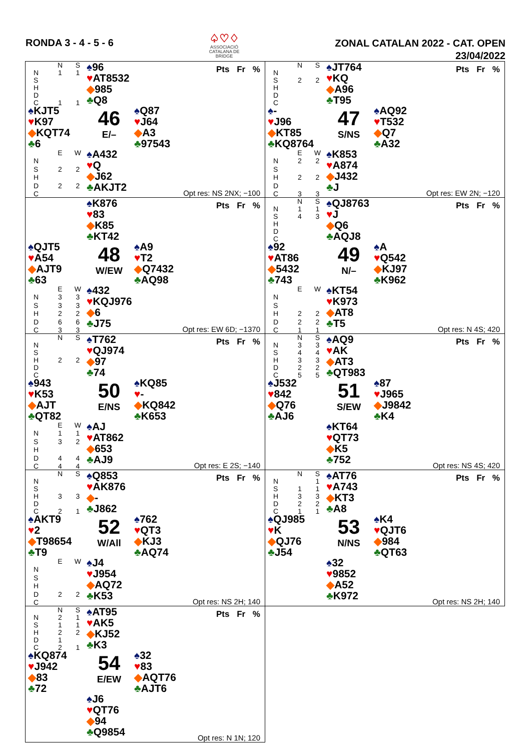RONDA 3 - 4 - 5 - 6
♤♡♢
ASSOCIACIÓ
CATALANA DE
BRIDGE
ZONAL CATALAN 2022 - CAT. OPEN
23/04/2022
| | N | S |
| --- | --- | --- |
| N | 1 | 1 |
| S | | |
| H | | |
| D | | |
| C | 1 | 1 |
♠96
♥AT8532
◆985
♣Q8
Pts Fr %
♠KJT5
♥K97
◆KQT74
♣6
46
E/–
♠Q87
♥J64
◆A3
♣97543
| | E | W |
| --- | --- | --- |
| N | | |
| S | 2 | 2 |
| H | | |
| D | 2 | 2 |
| C | | |
♠A432
♥Q
◆J62
♣AKJT2
Opt res: NS 2NX; −100
| | N | S |
| --- | --- | --- |
| N | | |
| S | 2 | 2 |
| H | | |
| D | | |
| C | | |
♠JT764
♥KQ
◆A96
♣T95
Pts Fr %
♠-
♥J96
◆KT85
♣KQ8764
47
S/NS
♠AQ92
♥T532
◆Q7
♣A32
| | E | W |
| --- | --- | --- |
| N | 2 | 2 |
| S | | |
| H | 2 | 2 |
| D | | |
| C | 3 | 3 |
♠K853
♥A874
◆J432
♣J
Opt res: EW 2N; −120
♠K876
♥83
◆K85
♣KT42
Pts Fr %
♠QJT5
♥A54
◆AJT9
♣63
48
W/EW
♠A9
♥T2
◆Q7432
♣AQ98
| | E | W |
| --- | --- | --- |
| N | 3 | 3 |
| S | 3 | 3 |
| H | 2 | 2 |
| D | 6 | 6 |
| C | 3 | 3 |
♠432
♥KQJ976
◆6
♣J75
Opt res: EW 6D; −1370
| | N | S |
| --- | --- | --- |
| N | 1 | 1 |
| S | 4 | 3 |
| H | | |
| D | | |
| C | | |
♠QJ8763
♥J
◆Q6
♣AQJ8
Pts Fr %
♠92
♥AT86
◆5432
♣743
49
N/–
♠A
♥Q542
◆KJ97
♣K962
| | E | W |
| --- | --- | --- |
| N | | |
| S | | |
| H | 2 | 2 |
| D | 2 | 2 |
| C | 1 | 1 |
♠KT54
♥K973
◆AT8
♣T5
Opt res: N 4S; 420
| | N | S |
| --- | --- | --- |
| N | | |
| S | | |
| H | 2 | 2 |
| D | | |
| C | | |
♠T762
♥QJ974
◆97
♣74
Pts Fr %
♠943
♥K53
◆AJT
♣QT82
50
E/NS
♠KQ85
♥-
◆KQ842
♣K653
| | E | W |
| --- | --- | --- |
| N | 1 | 1 |
| S | 3 | 2 |
| H | | |
| D | 4 | 4 |
| C | 4 | 4 |
♠AJ
♥AT862
◆653
♣AJ9
Opt res: E 2S; −140
| | N | S |
| --- | --- | --- |
| N | 3 | 3 |
| S | 4 | 4 |
| H | 3 | 3 |
| D | 2 | 2 |
| C | 5 | 5 |
♠AQ9
♥AK
◆AT3
♣QT983
Pts Fr %
♠J532
♥842
◆Q76
♣AJ6
51
S/EW
♠87
♥J965
◆J9842
♣K4
♠KT64
♥QT73
◆K5
♣752
Opt res: NS 4S; 420
| | N | S |
| --- | --- | --- |
| N | | |
| S | | |
| H | 3 | 3 |
| D | | |
| C | 2 | 1 |
♠Q853
♥AK876
◆-
♣J862
Pts Fr %
♠AKT9
♥2
◆T98654
♣T9
52
W/All
♠762
♥QT3
◆KJ3
♣AQ74
| | E | W |
| --- | --- | --- |
| N | | |
| S | | |
| H | | |
| D | 2 | 2 |
| C | | |
♠J4
♥J954
◆AQ72
♣K53
Opt res: NS 2H; 140
| | N | S |
| --- | --- | --- |
| N | | 1 |
| S | 1 | 1 |
| H | 3 | 3 |
| D | 2 | 2 |
| C | 1 | 1 |
♠AT76
♥A743
◆KT3
♣A8
Pts Fr %
♠QJ985
♥K
◆QJ76
♣J54
53
N/NS
♠K4
♥QJT6
◆984
♣QT63
♠32
♥9852
◆A52
♣K972
Opt res: NS 2H; 140
| | N | S |
| --- | --- | --- |
| N | 2 | 1 |
| S | 1 | 1 |
| H | 2 | 2 |
| D | 1 | |
| C | 2 | 1 |
♠AT95
♥AK5
◆KJ52
♣K3
Pts Fr %
♠KQ874
♥J942
◆83
♣72
54
E/EW
♠32
♥83
◆AQT76
♣AJT6
♠J6
♥QT76
◆94
♣Q9854
Opt res: N 1N; 120